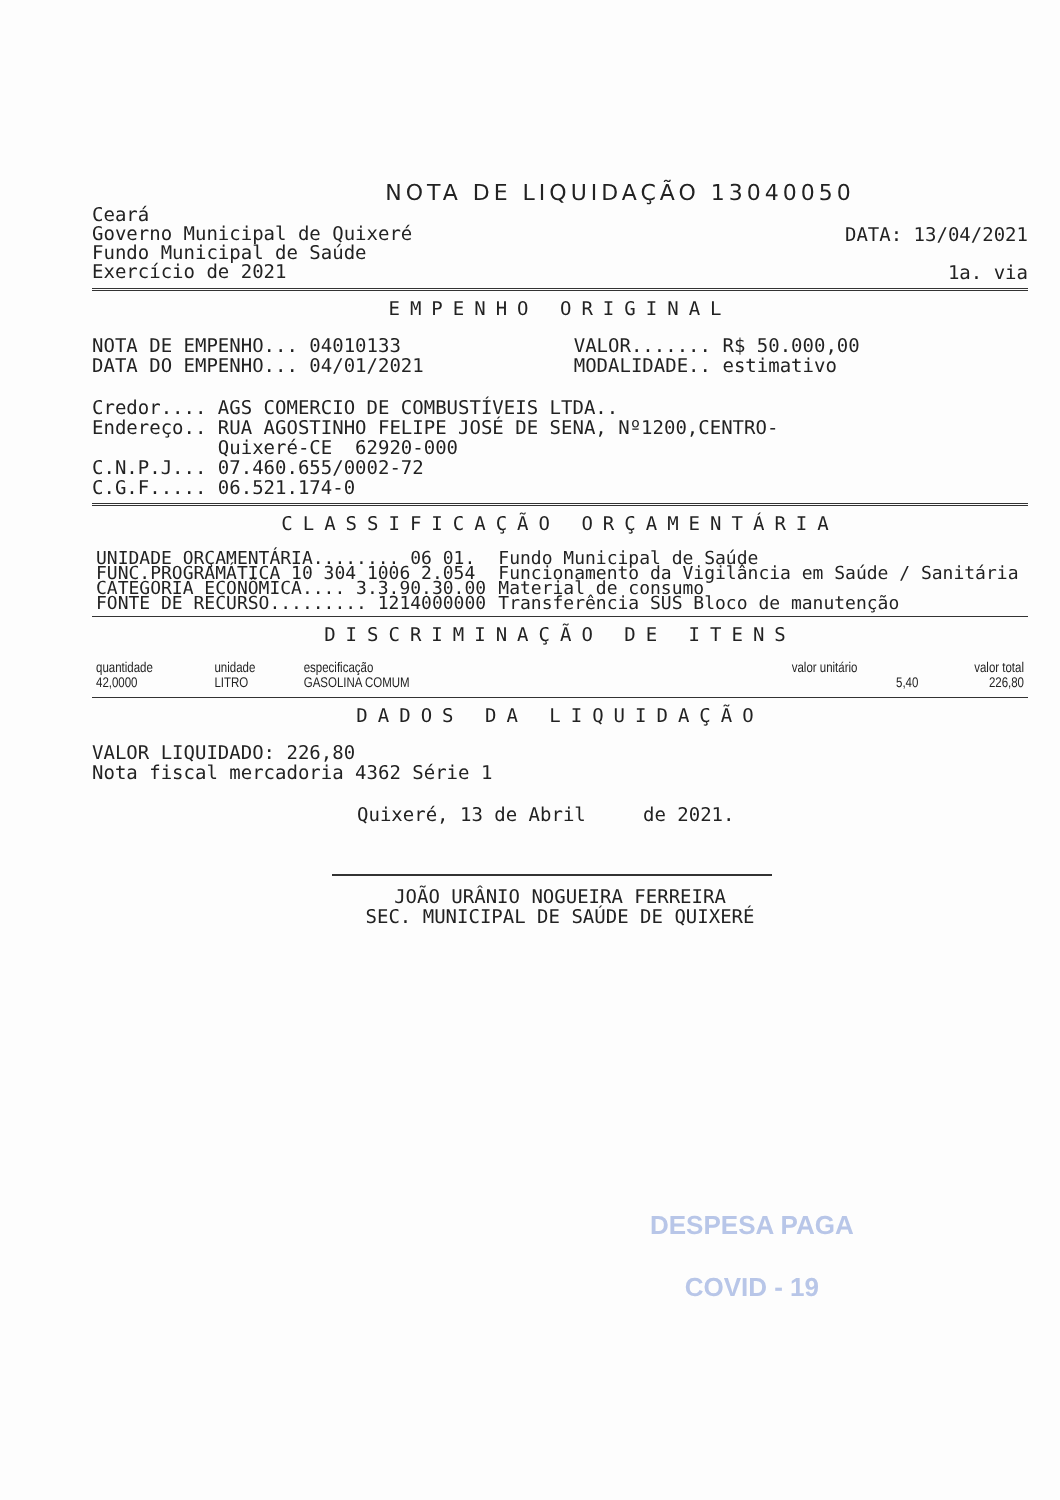NOTA DE LIQUIDAÇÃO 13040050
Ceará
Governo Municipal de Quixeré
Fundo Municipal de Saúde
Exercício de 2021
DATA: 13/04/2021
1a. via
EMPENHO ORIGINAL
NOTA DE EMPENHO... 04010133 DATA DO EMPENHO... 04/01/2021
VALOR....... R$ 50.000,00 MODALIDADE.. estimativo
Credor.... AGS COMERCIO DE COMBUSTÍVEIS LTDA.. Endereço.. RUA AGOSTINHO FELIPE JOSÉ DE SENA, Nº1200,CENTRO- Quixeré-CE 62920-000 C.N.P.J... 07.460.655/0002-72 C.G.F..... 06.521.174-0
CLASSIFICAÇÃO ORÇAMENTÁRIA
| UNIDADE ORÇAMENTÁRIA........ 06 01. | Fundo Municipal de Saúde |
| FUNC.PROGRAMÁTICA 10 304 1006 2.054 | Funcionamento da Vigilância em Saúde / Sanitária |
| CATEGORIA ECONÔMICA.... 3.3.90.30.00 | Material de consumo |
| FONTE DE RECURSO......... 1214000000 | Transferência SUS Bloco de manutenção |
DISCRIMINAÇÃO DE ITENS
| quantidade | unidade | especificação | valor unitário | valor total |
| --- | --- | --- | --- | --- |
| 42,0000 | LITRO | GASOLINA COMUM | 5,40 | 226,80 |
DADOS DA LIQUIDAÇÃO
VALOR LIQUIDADO: 226,80 Nota fiscal mercadoria 4362 Série 1
Quixeré, 13 de Abril de 2021.
JOÃO URÂNIO NOGUEIRA FERREIRA SEC. MUNICIPAL DE SAÚDE DE QUIXERÉ
DESPESA PAGA
COVID - 19